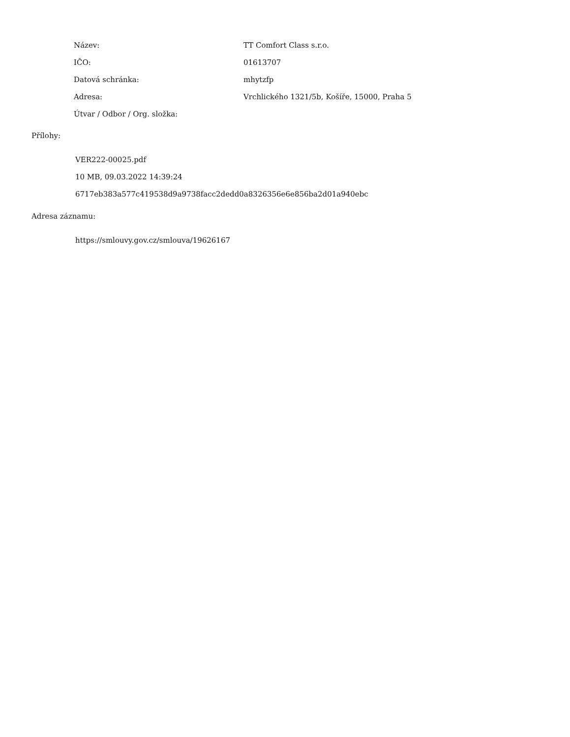| Název: | TT Comfort Class s.r.o. |
| IČO: | 01613707 |
| Datová schránka: | mhytzfp |
| Adresa: | Vrchlického 1321/5b, Košíře, 15000, Praha 5 |
| Útvar / Odbor / Org. složka: | |
Přílohy:
VER222-00025.pdf
10 MB, 09.03.2022 14:39:24
6717eb383a577c419538d9a9738facc2dedd0a8326356e6e856ba2d01a940ebc
Adresa záznamu:
https://smlouvy.gov.cz/smlouva/19626167